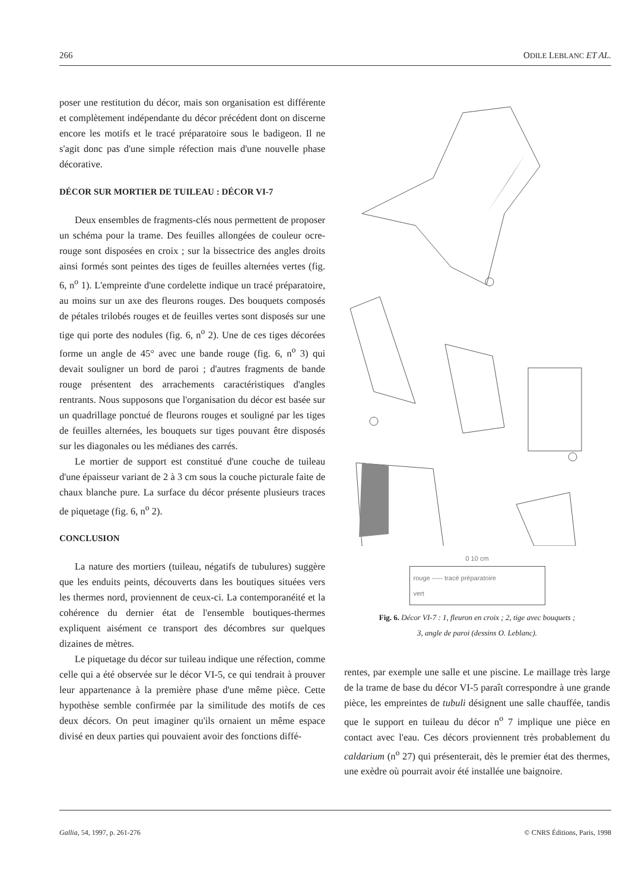266 ODILE LEBLANC ET AL.
poser une restitution du décor, mais son organisation est différente et complètement indépendante du décor précédent dont on discerne encore les motifs et le tracé préparatoire sous le badigeon. Il ne s'agit donc pas d'une simple réfection mais d'une nouvelle phase décorative.
DÉCOR SUR MORTIER DE TUILEAU : DÉCOR VI-7
Deux ensembles de fragments-clés nous permettent de proposer un schéma pour la trame. Des feuilles allongées de couleur ocre-rouge sont disposées en croix ; sur la bissectrice des angles droits ainsi formés sont peintes des tiges de feuilles alternées vertes (fig. 6, n<sup>o</sup> 1). L'empreinte d'une cordelette indique un tracé préparatoire, au moins sur un axe des fleurons rouges. Des bouquets composés de pétales trilobés rouges et de feuilles vertes sont disposés sur une tige qui porte des nodules (fig. 6, n<sup>o</sup> 2). Une de ces tiges décorées forme un angle de 45° avec une bande rouge (fig. 6, n<sup>o</sup> 3) qui devait souligner un bord de paroi ; d'autres fragments de bande rouge présentent des arrachements caractéristiques d'angles rentrants. Nous supposons que l'organisation du décor est basée sur un quadrillage ponctué de fleurons rouges et souligné par les tiges de feuilles alternées, les bouquets sur tiges pouvant être disposés sur les diagonales ou les médianes des carrés.
Le mortier de support est constitué d'une couche de tuileau d'une épaisseur variant de 2 à 3 cm sous la couche picturale faite de chaux blanche pure. La surface du décor présente plusieurs traces de piquetage (fig. 6, n<sup>o</sup> 2).
CONCLUSION
La nature des mortiers (tuileau, négatifs de tubulures) suggère que les enduits peints, découverts dans les boutiques situées vers les thermes nord, proviennent de ceux-ci. La contemporanéité et la cohérence du dernier état de l'ensemble boutiques-thermes expliquent aisément ce transport des décombres sur quelques dizaines de mètres.
Le piquetage du décor sur tuileau indique une réfection, comme celle qui a été observée sur le décor VI-5, ce qui tendrait à prouver leur appartenance à la première phase d'une même pièce. Cette hypothèse semble confirmée par la similitude des motifs de ces deux décors. On peut imaginer qu'ils ornaient un même espace divisé en deux parties qui pouvaient avoir des fonctions diffé-
0 10 cm
rouge ----- tracé préparatoire
vert
Fig. 6. Décor VI-7 : 1, fleuron en croix ; 2, tige avec bouquets ;
3, angle de paroi (dessins O. Leblanc).
rentes, par exemple une salle et une piscine. Le maillage très large de la trame de base du décor VI-5 paraît correspondre à une grande pièce, les empreintes de tubuli désignent une salle chauffée, tandis que le support en tuileau du décor n<sup>o</sup> 7 implique une pièce en contact avec l'eau. Ces décors proviennent très probablement du caldarium (n<sup>o</sup> 27) qui présenterait, dès le premier état des thermes, une exèdre où pourrait avoir été installée une baignoire.
Gallia, 54, 1997, p. 261-276 © CNRS Éditions, Paris, 1998